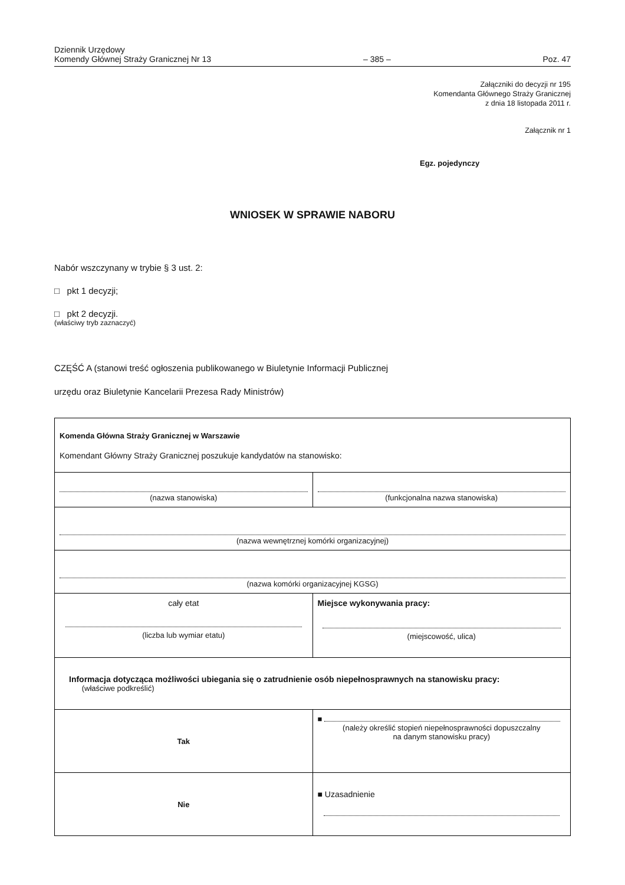Dziennik Urzędowy
Komendy Głównej Straży Granicznej Nr 13
– 385 –
Poz. 47
Załączniki do decyzji nr 195
Komendanta Głównego Straży Granicznej
z dnia 18 listopada 2011 r.
Załącznik nr 1
Egz. pojedynczy
WNIOSEK W SPRAWIE NABORU
Nabór wszczynany w trybie § 3 ust. 2:
□ pkt 1 decyzji;
□ pkt 2 decyzji.
(właściwy tryb zaznaczyć)
CZĘŚĆ A (stanowi treść ogłoszenia publikowanego w Biuletynie Informacji Publicznej
urzędu oraz Biuletynie Kancelarii Prezesa Rady Ministrów)
| Komenda Główna Straży Granicznej w Warszawie Komendant Główny Straży Granicznej poszukuje kandydatów na stanowisko: | |
| (nazwa stanowiska) | (funkcjonalna nazwa stanowiska) |
| (nazwa wewnętrznej komórki organizacyjnej) | |
| (nazwa komórki organizacyjnej KGSG) | |
| cały etat (liczba lub wymiar etatu) | Miejsce wykonywania pracy: (miejscowość, ulica) |
| Informacja dotycząca możliwości ubiegania się o zatrudnienie osób niepełnosprawnych na stanowisku pracy: (właściwe podkreślić) | |
| Tak | ■ (należy określić stopień niepełnosprawności dopuszczalny na danym stanowisku pracy) |
| Nie | ■ Uzasadnienie |